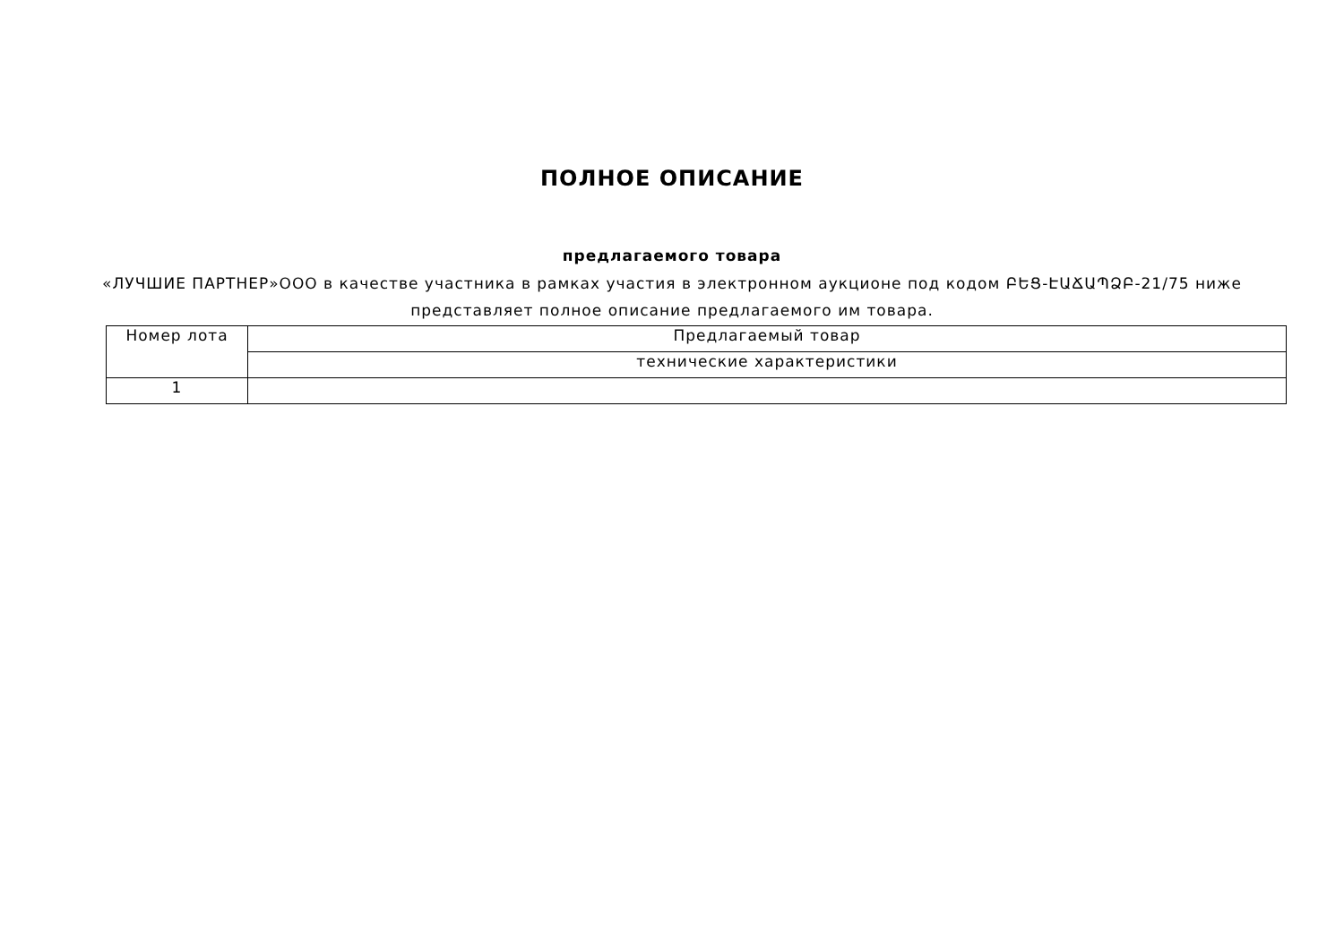ПОЛНОЕ ОПИСАНИЕ
предлагаемого товара
«ЛУЧШИЕ ПАРТНЕР»ООО в качестве участника в рамках участия в электронном аукционе под кодом ԲԵՑ-ԷԱՃԱՊՁԲ-21/75 ниже представляет полное описание предлагаемого им товара.
| Номер лота | Предлагаемый товар |
| --- | --- |
| | технические характеристики |
| 1 | |